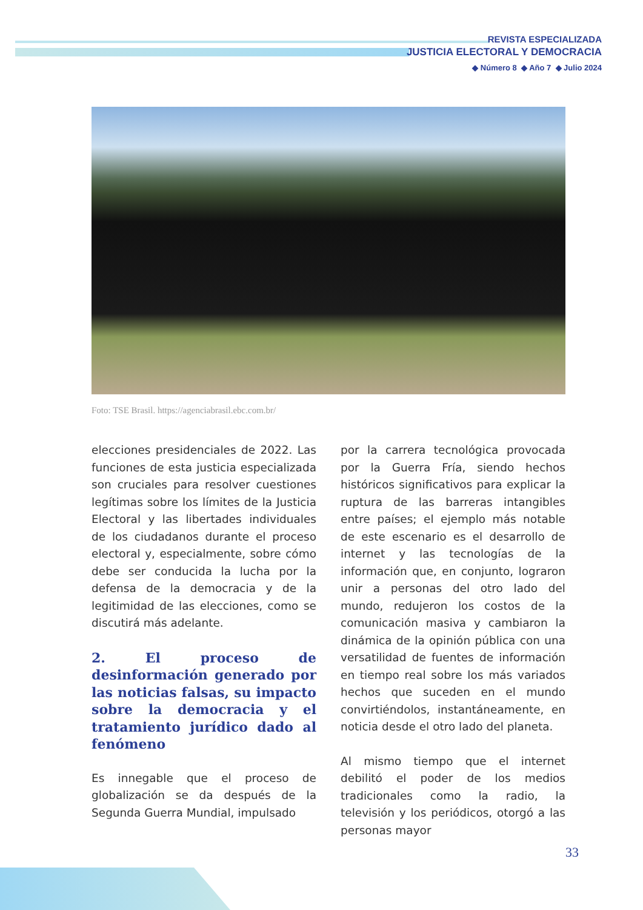REVISTA ESPECIALIZADA
JUSTICIA ELECTORAL Y DEMOCRACIA
◆ Número 8 ◆ Año 7 ◆ Julio 2024
Foto: TSE Brasil. https://agenciabrasil.ebc.com.br/
elecciones presidenciales de 2022. Las funciones de esta justicia especializada son cruciales para resolver cuestiones legítimas sobre los límites de la Justicia Electoral y las libertades individuales de los ciudadanos durante el proceso electoral y, especialmente, sobre cómo debe ser conducida la lucha por la defensa de la democracia y de la legitimidad de las elecciones, como se discutirá más adelante.
2. El proceso de desinformación generado por las noticias falsas, su impacto sobre la democracia y el tratamiento jurídico dado al fenómeno
Es innegable que el proceso de globalización se da después de la Segunda Guerra Mundial, impulsado
por la carrera tecnológica provocada por la Guerra Fría, siendo hechos históricos significativos para explicar la ruptura de las barreras intangibles entre países; el ejemplo más notable de este escenario es el desarrollo de internet y las tecnologías de la información que, en conjunto, lograron unir a personas del otro lado del mundo, redujeron los costos de la comunicación masiva y cambiaron la dinámica de la opinión pública con una versatilidad de fuentes de información en tiempo real sobre los más variados hechos que suceden en el mundo convirtiéndolos, instantáneamente, en noticia desde el otro lado del planeta.
Al mismo tiempo que el internet debilitó el poder de los medios tradicionales como la radio, la televisión y los periódicos, otorgó a las personas mayor
33